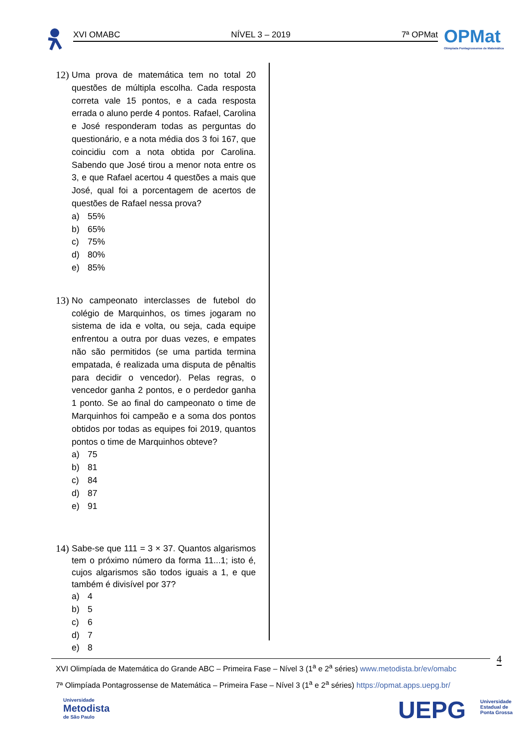XVI OMABC NÍVEL 3 – 2019 7ª OPMat
OPMat
Olimpíada Pontagrossense de Matemática
12) Uma prova de matemática tem no total 20 questões de múltipla escolha. Cada resposta correta vale 15 pontos, e a cada resposta errada o aluno perde 4 pontos. Rafael, Carolina e José responderam todas as perguntas do questionário, e a nota média dos 3 foi 167, que coincidiu com a nota obtida por Carolina. Sabendo que José tirou a menor nota entre os 3, e que Rafael acertou 4 questões a mais que José, qual foi a porcentagem de acertos de questões de Rafael nessa prova?
a) 55%
b) 65%
c) 75%
d) 80%
e) 85%
13) No campeonato interclasses de futebol do colégio de Marquinhos, os times jogaram no sistema de ida e volta, ou seja, cada equipe enfrentou a outra por duas vezes, e empates não são permitidos (se uma partida termina empatada, é realizada uma disputa de pênaltis para decidir o vencedor). Pelas regras, o vencedor ganha 2 pontos, e o perdedor ganha 1 ponto. Se ao final do campeonato o time de Marquinhos foi campeão e a soma dos pontos obtidos por todas as equipes foi 2019, quantos pontos o time de Marquinhos obteve?
a) 75
b) 81
c) 84
d) 87
e) 91
14) Sabe-se que 111 = 3 × 37. Quantos algarismos tem o próximo número da forma 11...1; isto é, cujos algarismos são todos iguais a 1, e que também é divisível por 37?
a) 4
b) 5
c) 6
d) 7
e) 8
4
XVI Olimpíada de Matemática do Grande ABC – Primeira Fase – Nível 3 (1<sup>a</sup> e 2<sup>a</sup> séries) www.metodista.br/ev/omabc
7ª Olimpíada Pontagrossense de Matemática – Primeira Fase – Nível 3 (1<sup>a</sup> e 2<sup>a</sup> séries) https://opmat.apps.uepg.br/
Universidade
Metodista
de São Paulo
UEPG
Universidade
Estadual de
Ponta Grossa